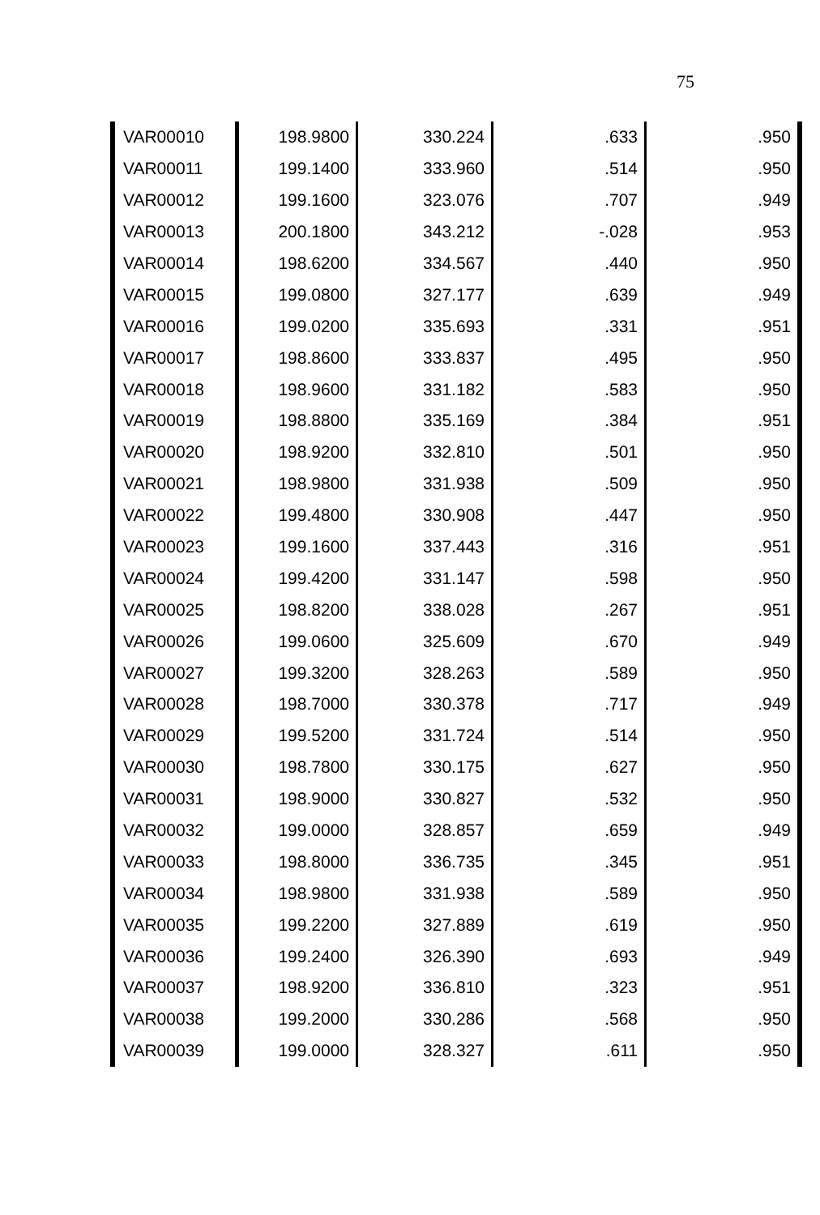75
| VAR00010 | 198.9800 | 330.224 | .633 | .950 |
| VAR00011 | 199.1400 | 333.960 | .514 | .950 |
| VAR00012 | 199.1600 | 323.076 | .707 | .949 |
| VAR00013 | 200.1800 | 343.212 | -.028 | .953 |
| VAR00014 | 198.6200 | 334.567 | .440 | .950 |
| VAR00015 | 199.0800 | 327.177 | .639 | .949 |
| VAR00016 | 199.0200 | 335.693 | .331 | .951 |
| VAR00017 | 198.8600 | 333.837 | .495 | .950 |
| VAR00018 | 198.9600 | 331.182 | .583 | .950 |
| VAR00019 | 198.8800 | 335.169 | .384 | .951 |
| VAR00020 | 198.9200 | 332.810 | .501 | .950 |
| VAR00021 | 198.9800 | 331.938 | .509 | .950 |
| VAR00022 | 199.4800 | 330.908 | .447 | .950 |
| VAR00023 | 199.1600 | 337.443 | .316 | .951 |
| VAR00024 | 199.4200 | 331.147 | .598 | .950 |
| VAR00025 | 198.8200 | 338.028 | .267 | .951 |
| VAR00026 | 199.0600 | 325.609 | .670 | .949 |
| VAR00027 | 199.3200 | 328.263 | .589 | .950 |
| VAR00028 | 198.7000 | 330.378 | .717 | .949 |
| VAR00029 | 199.5200 | 331.724 | .514 | .950 |
| VAR00030 | 198.7800 | 330.175 | .627 | .950 |
| VAR00031 | 198.9000 | 330.827 | .532 | .950 |
| VAR00032 | 199.0000 | 328.857 | .659 | .949 |
| VAR00033 | 198.8000 | 336.735 | .345 | .951 |
| VAR00034 | 198.9800 | 331.938 | .589 | .950 |
| VAR00035 | 199.2200 | 327.889 | .619 | .950 |
| VAR00036 | 199.2400 | 326.390 | .693 | .949 |
| VAR00037 | 198.9200 | 336.810 | .323 | .951 |
| VAR00038 | 199.2000 | 330.286 | .568 | .950 |
| VAR00039 | 199.0000 | 328.327 | .611 | .950 |